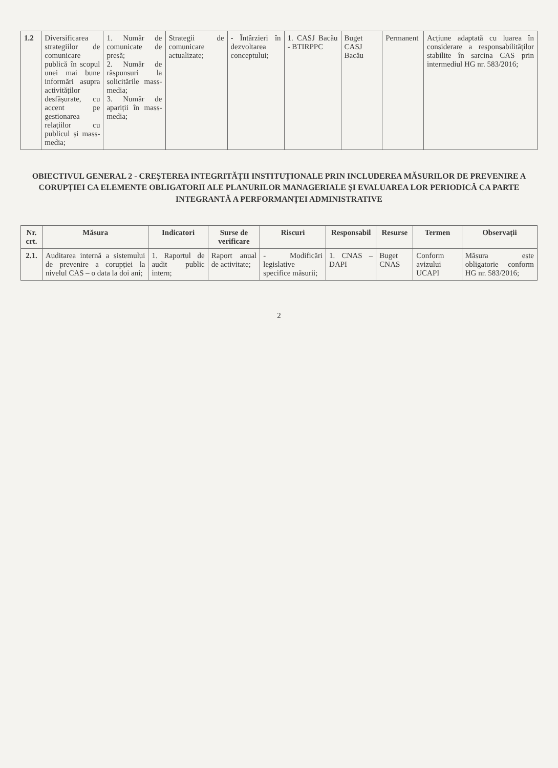| 1.2 | Diversificarea strategiilor de comunicare publică în scopul unei mai bune informări asupra activităților desfășurate, cu accent pe gestionarea relațiilor cu publicul și mass-media; | 1. Număr de comunicate de presă; 2. Număr de răspunsuri la solicitările mass-media; 3. Număr de apariții în mass-media; | Strategii de comunicare actualizate; | - Întârzieri în dezvoltarea conceptului; | 1. CASJ Bacău - BTIRPPC | Buget CASJ Bacău | Permanent | Acțiune adaptată cu luarea în considerare a responsabilităților stabilite în sarcina CAS prin intermediul HG nr. 583/2016; |
OBIECTIVUL GENERAL 2 - CREȘTEREA INTEGRITĂȚII INSTITUȚIONALE PRIN INCLUDEREA MĂSURILOR DE PREVENIRE A CORUPȚIEI CA ELEMENTE OBLIGATORII ALE PLANURILOR MANAGERIALE ȘI EVALUAREA LOR PERIODICĂ CA PARTE INTEGRANTĂ A PERFORMANȚEI ADMINISTRATIVE
| Nr. crt. | Măsura | Indicatori | Surse de verificare | Riscuri | Responsabil | Resurse | Termen | Observații |
| --- | --- | --- | --- | --- | --- | --- | --- | --- |
| 2.1. | Auditarea internă a sistemului de prevenire a corupției la nivelul CAS – o data la doi ani; | 1. Raportul de audit public intern; | Raport anual de activitate; | - Modificări legislative specifice măsurii; | 1. CNAS – DAPI | Buget CNAS | Conform avizului UCAPI | Măsura este obligatorie conform HG nr. 583/2016; |
2